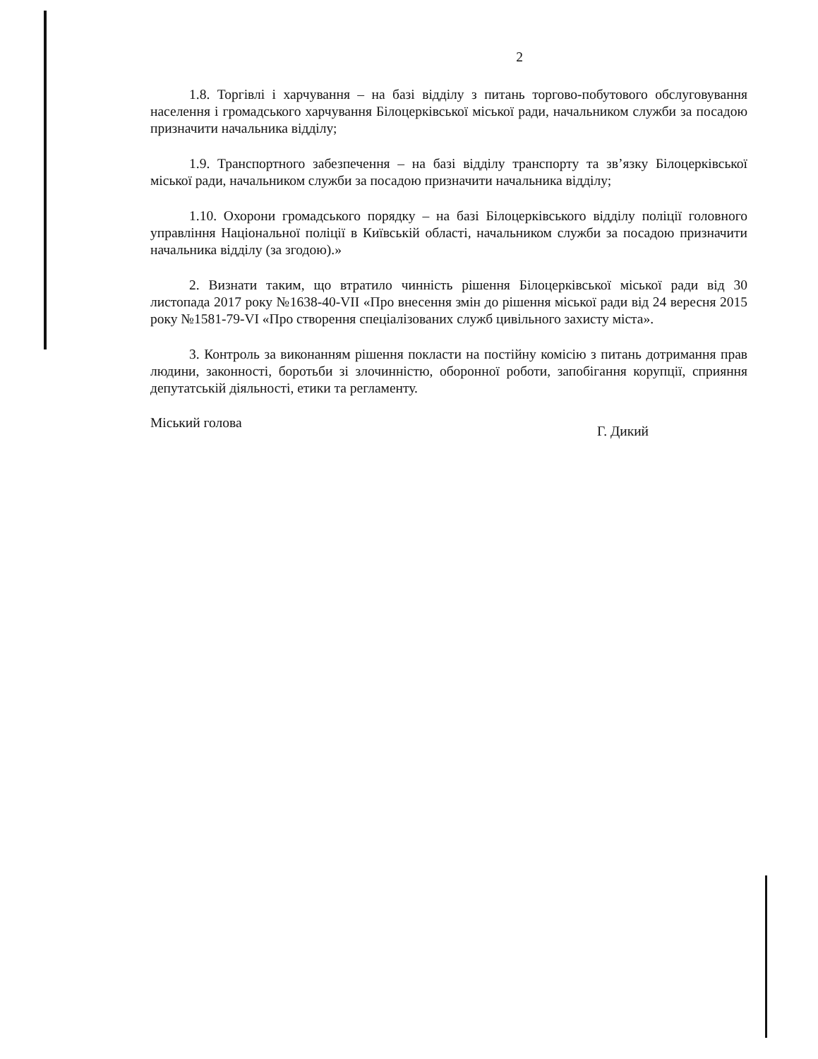2
1.8. Торгівлі і харчування – на базі відділу з питань торгово-побутового обслуговування населення і громадського харчування Білоцерківської міської ради, начальником служби за посадою призначити начальника відділу;
1.9. Транспортного забезпечення – на базі відділу транспорту та зв’язку Білоцерківської міської ради, начальником служби за посадою призначити начальника відділу;
1.10. Охорони громадського порядку – на базі Білоцерківського відділу поліції головного управління Національної поліції в Київській області, начальником служби за посадою призначити начальника відділу (за згодою).»
2. Визнати таким, що втратило чинність рішення Білоцерківської міської ради від 30 листопада 2017 року №1638-40-VII «Про внесення змін до рішення міської ради від 24 вересня 2015 року №1581-79-VI «Про створення спеціалізованих служб цивільного захисту міста».
3. Контроль за виконанням рішення покласти на постійну комісію з питань дотримання прав людини, законності, боротьби зі злочинністю, оборонної роботи, запобігання корупції, сприяння депутатській діяльності, етики та регламенту.
Міський голова Г. Дикий